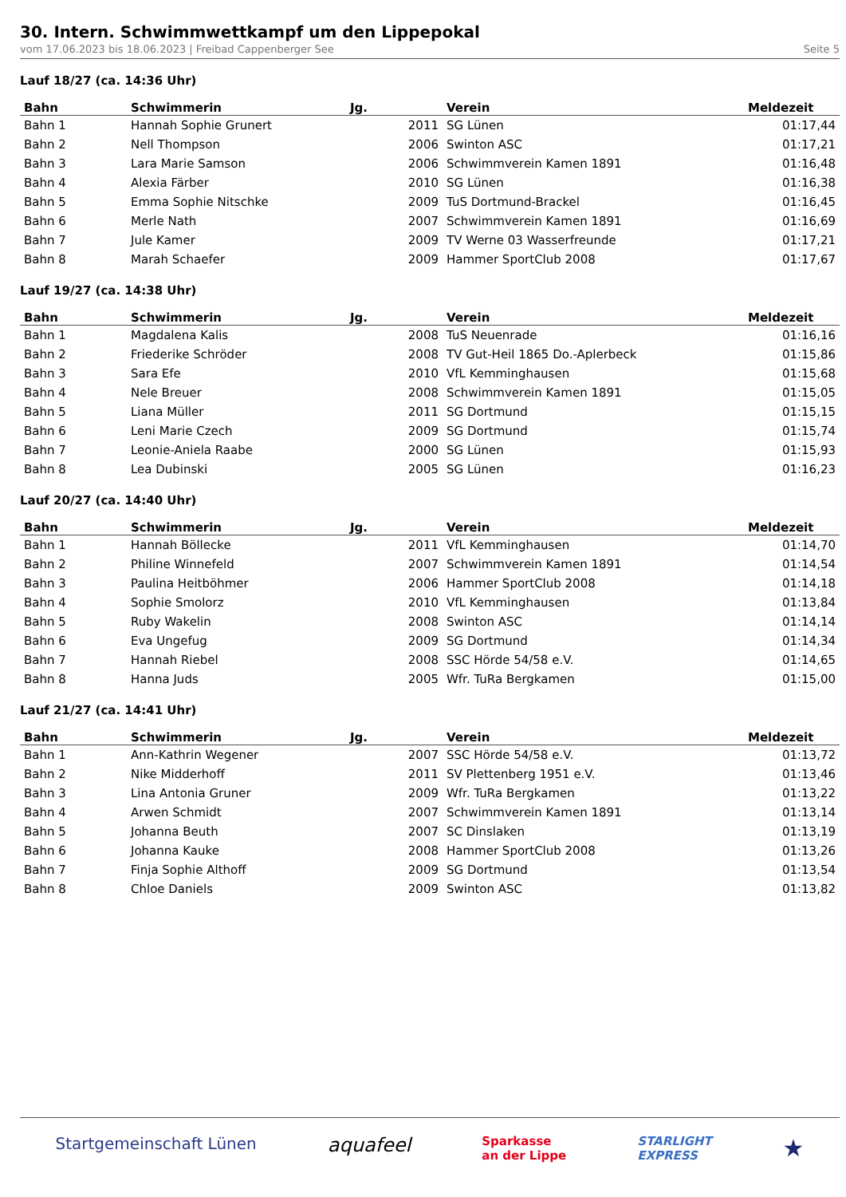30. Intern. Schwimmwettkampf um den Lippepokal
vom 17.06.2023 bis 18.06.2023 | Freibad Cappenberger See Seite 5
Lauf 18/27 (ca. 14:36 Uhr)
| Bahn | Schwimmerin | Jg. | Verein | Meldezeit |
| --- | --- | --- | --- | --- |
| Bahn 1 | Hannah Sophie Grunert | 2011 | SG Lünen | 01:17,44 |
| Bahn 2 | Nell Thompson | 2006 | Swinton ASC | 01:17,21 |
| Bahn 3 | Lara Marie Samson | 2006 | Schwimmverein Kamen 1891 | 01:16,48 |
| Bahn 4 | Alexia Färber | 2010 | SG Lünen | 01:16,38 |
| Bahn 5 | Emma Sophie Nitschke | 2009 | TuS Dortmund-Brackel | 01:16,45 |
| Bahn 6 | Merle Nath | 2007 | Schwimmverein Kamen 1891 | 01:16,69 |
| Bahn 7 | Jule Kamer | 2009 | TV Werne 03 Wasserfreunde | 01:17,21 |
| Bahn 8 | Marah Schaefer | 2009 | Hammer SportClub 2008 | 01:17,67 |
Lauf 19/27 (ca. 14:38 Uhr)
| Bahn | Schwimmerin | Jg. | Verein | Meldezeit |
| --- | --- | --- | --- | --- |
| Bahn 1 | Magdalena Kalis | 2008 | TuS Neuenrade | 01:16,16 |
| Bahn 2 | Friederike Schröder | 2008 | TV Gut-Heil 1865 Do.-Aplerbeck | 01:15,86 |
| Bahn 3 | Sara Efe | 2010 | VfL Kemminghausen | 01:15,68 |
| Bahn 4 | Nele Breuer | 2008 | Schwimmverein Kamen 1891 | 01:15,05 |
| Bahn 5 | Liana Müller | 2011 | SG Dortmund | 01:15,15 |
| Bahn 6 | Leni Marie Czech | 2009 | SG Dortmund | 01:15,74 |
| Bahn 7 | Leonie-Aniela Raabe | 2000 | SG Lünen | 01:15,93 |
| Bahn 8 | Lea Dubinski | 2005 | SG Lünen | 01:16,23 |
Lauf 20/27 (ca. 14:40 Uhr)
| Bahn | Schwimmerin | Jg. | Verein | Meldezeit |
| --- | --- | --- | --- | --- |
| Bahn 1 | Hannah Böllecke | 2011 | VfL Kemminghausen | 01:14,70 |
| Bahn 2 | Philine Winnefeld | 2007 | Schwimmverein Kamen 1891 | 01:14,54 |
| Bahn 3 | Paulina Heitböhmer | 2006 | Hammer SportClub 2008 | 01:14,18 |
| Bahn 4 | Sophie Smolorz | 2010 | VfL Kemminghausen | 01:13,84 |
| Bahn 5 | Ruby Wakelin | 2008 | Swinton ASC | 01:14,14 |
| Bahn 6 | Eva Ungefug | 2009 | SG Dortmund | 01:14,34 |
| Bahn 7 | Hannah Riebel | 2008 | SSC Hörde 54/58 e.V. | 01:14,65 |
| Bahn 8 | Hanna Juds | 2005 | Wfr. TuRa Bergkamen | 01:15,00 |
Lauf 21/27 (ca. 14:41 Uhr)
| Bahn | Schwimmerin | Jg. | Verein | Meldezeit |
| --- | --- | --- | --- | --- |
| Bahn 1 | Ann-Kathrin Wegener | 2007 | SSC Hörde 54/58 e.V. | 01:13,72 |
| Bahn 2 | Nike Midderhoff | 2011 | SV Plettenberg 1951 e.V. | 01:13,46 |
| Bahn 3 | Lina Antonia Gruner | 2009 | Wfr. TuRa Bergkamen | 01:13,22 |
| Bahn 4 | Arwen Schmidt | 2007 | Schwimmverein Kamen 1891 | 01:13,14 |
| Bahn 5 | Johanna Beuth | 2007 | SC Dinslaken | 01:13,19 |
| Bahn 6 | Johanna Kauke | 2008 | Hammer SportClub 2008 | 01:13,26 |
| Bahn 7 | Finja Sophie Althoff | 2009 | SG Dortmund | 01:13,54 |
| Bahn 8 | Chloe Daniels | 2009 | Swinton ASC | 01:13,82 |
Startgemeinschaft Lünen aquafeel Sparkasse
an der Lippe STARLIGHT
EXPRESS ★